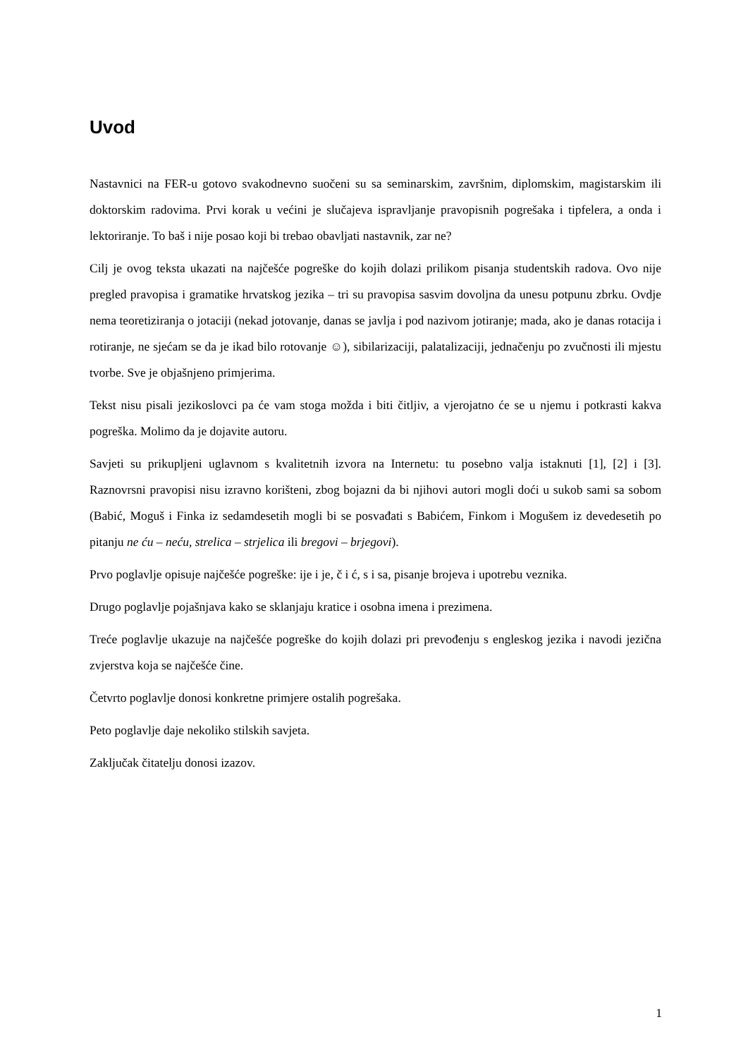Uvod
Nastavnici na FER-u gotovo svakodnevno suočeni su sa seminarskim, završnim, diplomskim, magistarskim ili doktorskim radovima. Prvi korak u većini je slučajeva ispravljanje pravopisnih pogrešaka i tipfelera, a onda i lektoriranje. To baš i nije posao koji bi trebao obavljati nastavnik, zar ne?
Cilj je ovog teksta ukazati na najčešće pogreške do kojih dolazi prilikom pisanja studentskih radova. Ovo nije pregled pravopisa i gramatike hrvatskog jezika – tri su pravopisa sasvim dovoljna da unesu potpunu zbrku. Ovdje nema teoretiziranja o jotaciji (nekad jotovanje, danas se javlja i pod nazivom jotiranje; mada, ako je danas rotacija i rotiranje, ne sjećam se da je ikad bilo rotovanje ☺), sibilarizaciji, palatalizaciji, jednačenju po zvučnosti ili mjestu tvorbe. Sve je objašnjeno primjerima.
Tekst nisu pisali jezikoslovci pa će vam stoga možda i biti čitljiv, a vjerojatno će se u njemu i potkrasti kakva pogreška. Molimo da je dojavite autoru.
Savjeti su prikupljeni uglavnom s kvalitetnih izvora na Internetu: tu posebno valja istaknuti [1], [2] i [3]. Raznovrsni pravopisi nisu izravno korišteni, zbog bojazni da bi njihovi autori mogli doći u sukob sami sa sobom (Babić, Moguš i Finka iz sedamdesetih mogli bi se posvađati s Babićem, Finkom i Mogušem iz devedesetih po pitanju ne ću – neću, strelica – strjelica ili bregovi – brjegovi).
Prvo poglavlje opisuje najčešće pogreške: ije i je, č i ć, s i sa, pisanje brojeva i upotrebu veznika.
Drugo poglavlje pojašnjava kako se sklanjaju kratice i osobna imena i prezimena.
Treće poglavlje ukazuje na najčešće pogreške do kojih dolazi pri prevođenju s engleskog jezika i navodi jezična zvjerstva koja se najčešće čine.
Četvrto poglavlje donosi konkretne primjere ostalih pogrešaka.
Peto poglavlje daje nekoliko stilskih savjeta.
Zaključak čitatelju donosi izazov.
1